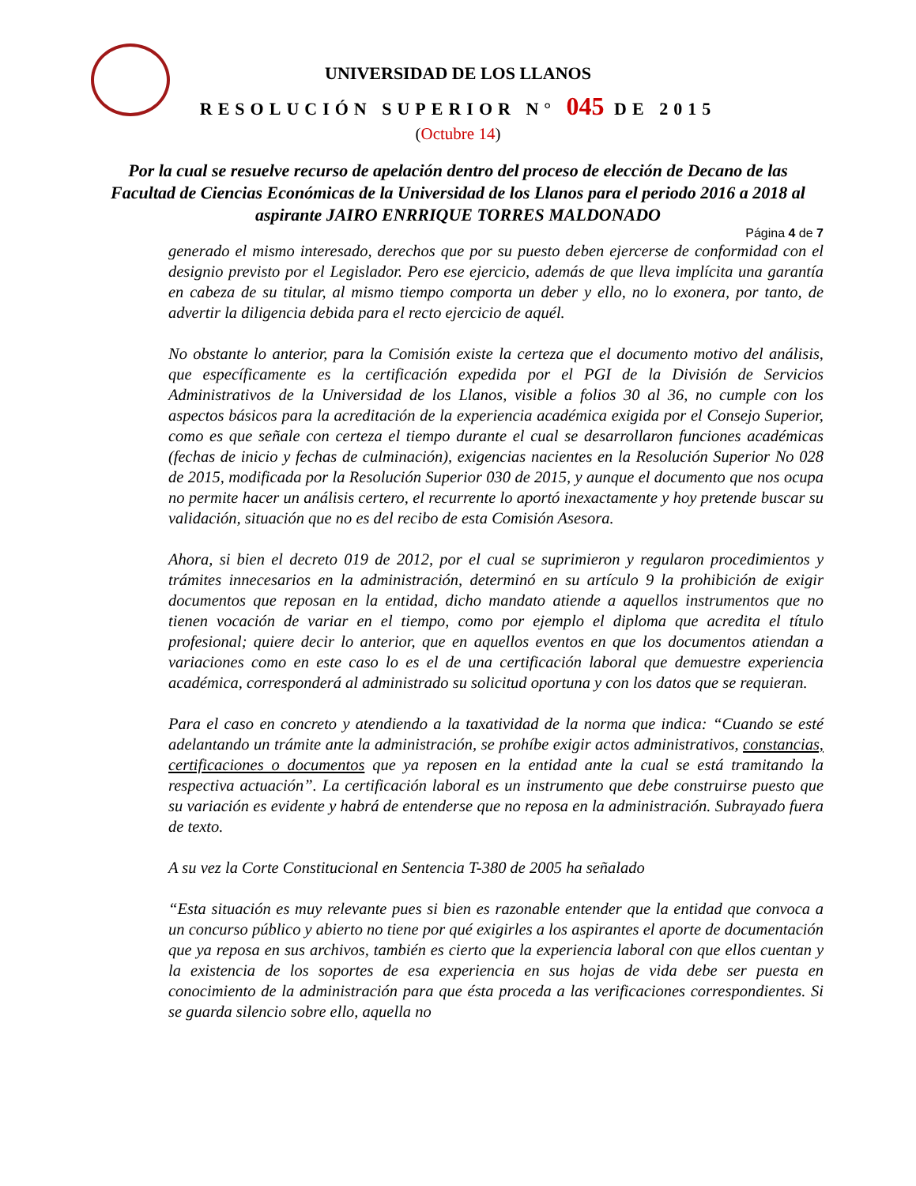UNIVERSIDAD DE LOS LLANOS
RESOLUCIÓN SUPERIOR N° 045 DE 2015
(Octubre 14)
Por la cual se resuelve recurso de apelación dentro del proceso de elección de Decano de las Facultad de Ciencias Económicas de la Universidad de los Llanos para el periodo 2016 a 2018 al aspirante JAIRO ENRRIQUE TORRES MALDONADO
Página 4 de 7
generado el mismo interesado, derechos que por su puesto deben ejercerse de conformidad con el designio previsto por el Legislador. Pero ese ejercicio, además de que lleva implícita una garantía en cabeza de su titular, al mismo tiempo comporta un deber y ello, no lo exonera, por tanto, de advertir la diligencia debida para el recto ejercicio de aquél.
No obstante lo anterior, para la Comisión existe la certeza que el documento motivo del análisis, que específicamente es la certificación expedida por el PGI de la División de Servicios Administrativos de la Universidad de los Llanos, visible a folios 30 al 36, no cumple con los aspectos básicos para la acreditación de la experiencia académica exigida por el Consejo Superior, como es que señale con certeza el tiempo durante el cual se desarrollaron funciones académicas (fechas de inicio y fechas de culminación), exigencias nacientes en la Resolución Superior No 028 de 2015, modificada por la Resolución Superior 030 de 2015, y aunque el documento que nos ocupa no permite hacer un análisis certero, el recurrente lo aportó inexactamente y hoy pretende buscar su validación, situación que no es del recibo de esta Comisión Asesora.
Ahora, si bien el decreto 019 de 2012, por el cual se suprimieron y regularon procedimientos y trámites innecesarios en la administración, determinó en su artículo 9 la prohibición de exigir documentos que reposan en la entidad, dicho mandato atiende a aquellos instrumentos que no tienen vocación de variar en el tiempo, como por ejemplo el diploma que acredita el título profesional; quiere decir lo anterior, que en aquellos eventos en que los documentos atiendan a variaciones como en este caso lo es el de una certificación laboral que demuestre experiencia académica, corresponderá al administrado su solicitud oportuna y con los datos que se requieran.
Para el caso en concreto y atendiendo a la taxatividad de la norma que indica: “Cuando se esté adelantando un trámite ante la administración, se prohíbe exigir actos administrativos, constancias, certificaciones o documentos que ya reposen en la entidad ante la cual se está tramitando la respectiva actuación”. La certificación laboral es un instrumento que debe construirse puesto que su variación es evidente y habrá de entenderse que no reposa en la administración. Subrayado fuera de texto.
A su vez la Corte Constitucional en Sentencia T-380 de 2005 ha señalado
“Esta situación es muy relevante pues si bien es razonable entender que la entidad que convoca a un concurso público y abierto no tiene por qué exigirles a los aspirantes el aporte de documentación que ya reposa en sus archivos, también es cierto que la experiencia laboral con que ellos cuentan y la existencia de los soportes de esa experiencia en sus hojas de vida debe ser puesta en conocimiento de la administración para que ésta proceda a las verificaciones correspondientes. Si se guarda silencio sobre ello, aquella no